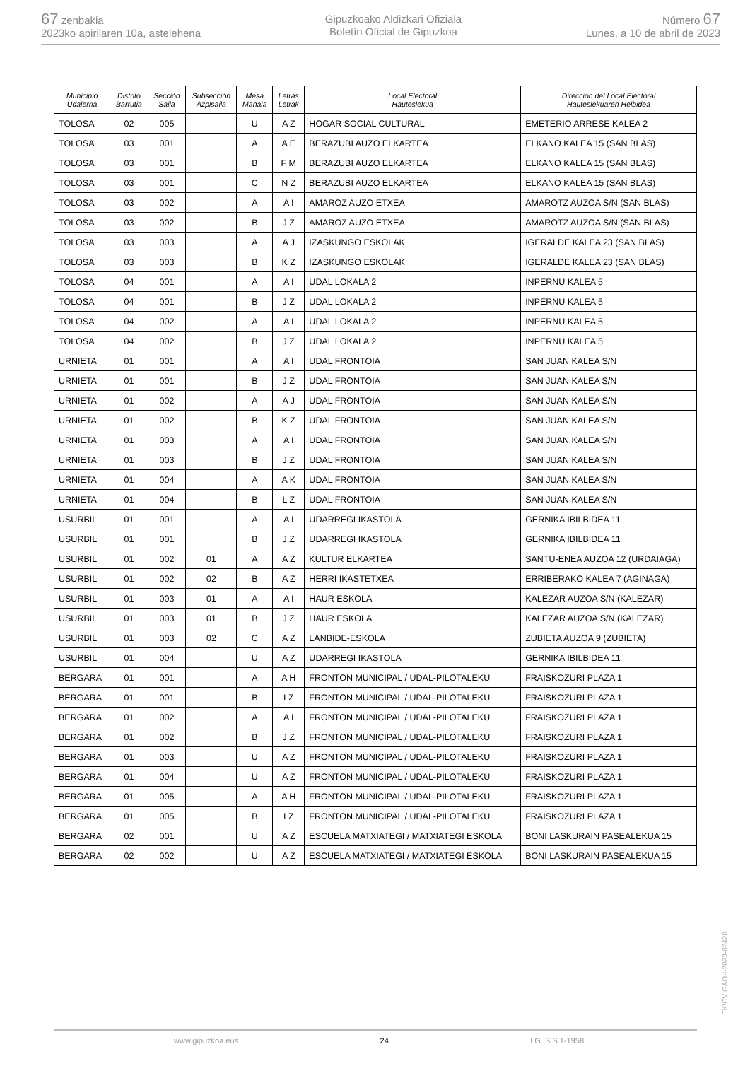67 zenbakia
2023ko apirilaren 10a, astelehena
Gipuzkoako Aldizkari Ofiziala
Boletín Oficial de Gipuzkoa
Número 67
Lunes, a 10 de abril de 2023
| Municipio Udalerria | Distrito Barrutia | Sección Saila | Subsección Azpisaila | Mesa Mahaia | Letras Letrak | Local Electoral Hauteslekua | Dirección del Local Electoral Hauteslekuaren Helbidea |
| --- | --- | --- | --- | --- | --- | --- | --- |
| TOLOSA | 02 | 005 | | U | A Z | HOGAR SOCIAL CULTURAL | EMETERIO ARRESE KALEA 2 |
| TOLOSA | 03 | 001 | | A | A E | BERAZUBI AUZO ELKARTEA | ELKANO KALEA 15 (SAN BLAS) |
| TOLOSA | 03 | 001 | | B | F M | BERAZUBI AUZO ELKARTEA | ELKANO KALEA 15 (SAN BLAS) |
| TOLOSA | 03 | 001 | | C | N Z | BERAZUBI AUZO ELKARTEA | ELKANO KALEA 15 (SAN BLAS) |
| TOLOSA | 03 | 002 | | A | A I | AMAROZ AUZO ETXEA | AMAROTZ AUZOA S/N (SAN BLAS) |
| TOLOSA | 03 | 002 | | B | J Z | AMAROZ AUZO ETXEA | AMAROTZ AUZOA S/N (SAN BLAS) |
| TOLOSA | 03 | 003 | | A | A J | IZASKUNGO ESKOLAK | IGERALDE KALEA 23 (SAN BLAS) |
| TOLOSA | 03 | 003 | | B | K Z | IZASKUNGO ESKOLAK | IGERALDE KALEA 23 (SAN BLAS) |
| TOLOSA | 04 | 001 | | A | A I | UDAL LOKALA 2 | INPERNU KALEA 5 |
| TOLOSA | 04 | 001 | | B | J Z | UDAL LOKALA 2 | INPERNU KALEA 5 |
| TOLOSA | 04 | 002 | | A | A I | UDAL LOKALA 2 | INPERNU KALEA 5 |
| TOLOSA | 04 | 002 | | B | J Z | UDAL LOKALA 2 | INPERNU KALEA 5 |
| URNIETA | 01 | 001 | | A | A I | UDAL FRONTOIA | SAN JUAN KALEA S/N |
| URNIETA | 01 | 001 | | B | J Z | UDAL FRONTOIA | SAN JUAN KALEA S/N |
| URNIETA | 01 | 002 | | A | A J | UDAL FRONTOIA | SAN JUAN KALEA S/N |
| URNIETA | 01 | 002 | | B | K Z | UDAL FRONTOIA | SAN JUAN KALEA S/N |
| URNIETA | 01 | 003 | | A | A I | UDAL FRONTOIA | SAN JUAN KALEA S/N |
| URNIETA | 01 | 003 | | B | J Z | UDAL FRONTOIA | SAN JUAN KALEA S/N |
| URNIETA | 01 | 004 | | A | A K | UDAL FRONTOIA | SAN JUAN KALEA S/N |
| URNIETA | 01 | 004 | | B | L Z | UDAL FRONTOIA | SAN JUAN KALEA S/N |
| USURBIL | 01 | 001 | | A | A I | UDARREGI IKASTOLA | GERNIKA IBILBIDEA 11 |
| USURBIL | 01 | 001 | | B | J Z | UDARREGI IKASTOLA | GERNIKA IBILBIDEA 11 |
| USURBIL | 01 | 002 | 01 | A | A Z | KULTUR ELKARTEA | SANTU-ENEA AUZOA 12 (URDAIAGA) |
| USURBIL | 01 | 002 | 02 | B | A Z | HERRI IKASTETXEA | ERRIBERAKO KALEA 7 (AGINAGA) |
| USURBIL | 01 | 003 | 01 | A | A I | HAUR ESKOLA | KALEZAR AUZOA S/N (KALEZAR) |
| USURBIL | 01 | 003 | 01 | B | J Z | HAUR ESKOLA | KALEZAR AUZOA S/N (KALEZAR) |
| USURBIL | 01 | 003 | 02 | C | A Z | LANBIDE-ESKOLA | ZUBIETA AUZOA 9 (ZUBIETA) |
| USURBIL | 01 | 004 | | U | A Z | UDARREGI IKASTOLA | GERNIKA IBILBIDEA 11 |
| BERGARA | 01 | 001 | | A | A H | FRONTON MUNICIPAL / UDAL-PILOTALEKU | FRAISKOZURI PLAZA 1 |
| BERGARA | 01 | 001 | | B | I Z | FRONTON MUNICIPAL / UDAL-PILOTALEKU | FRAISKOZURI PLAZA 1 |
| BERGARA | 01 | 002 | | A | A I | FRONTON MUNICIPAL / UDAL-PILOTALEKU | FRAISKOZURI PLAZA 1 |
| BERGARA | 01 | 002 | | B | J Z | FRONTON MUNICIPAL / UDAL-PILOTALEKU | FRAISKOZURI PLAZA 1 |
| BERGARA | 01 | 003 | | U | A Z | FRONTON MUNICIPAL / UDAL-PILOTALEKU | FRAISKOZURI PLAZA 1 |
| BERGARA | 01 | 004 | | U | A Z | FRONTON MUNICIPAL / UDAL-PILOTALEKU | FRAISKOZURI PLAZA 1 |
| BERGARA | 01 | 005 | | A | A H | FRONTON MUNICIPAL / UDAL-PILOTALEKU | FRAISKOZURI PLAZA 1 |
| BERGARA | 01 | 005 | | B | I Z | FRONTON MUNICIPAL / UDAL-PILOTALEKU | FRAISKOZURI PLAZA 1 |
| BERGARA | 02 | 001 | | U | A Z | ESCUELA MATXIATEGI / MATXIATEGI ESKOLA | BONI LASKURAIN PASEALEKUA 15 |
| BERGARA | 02 | 002 | | U | A Z | ESCUELA MATXIATEGI / MATXIATEGI ESKOLA | BONI LASKURAIN PASEALEKUA 15 |
EK\CV GAO-I-2023-02428
www.gipuzkoa.eus 24 LG.:S.S.1-1958